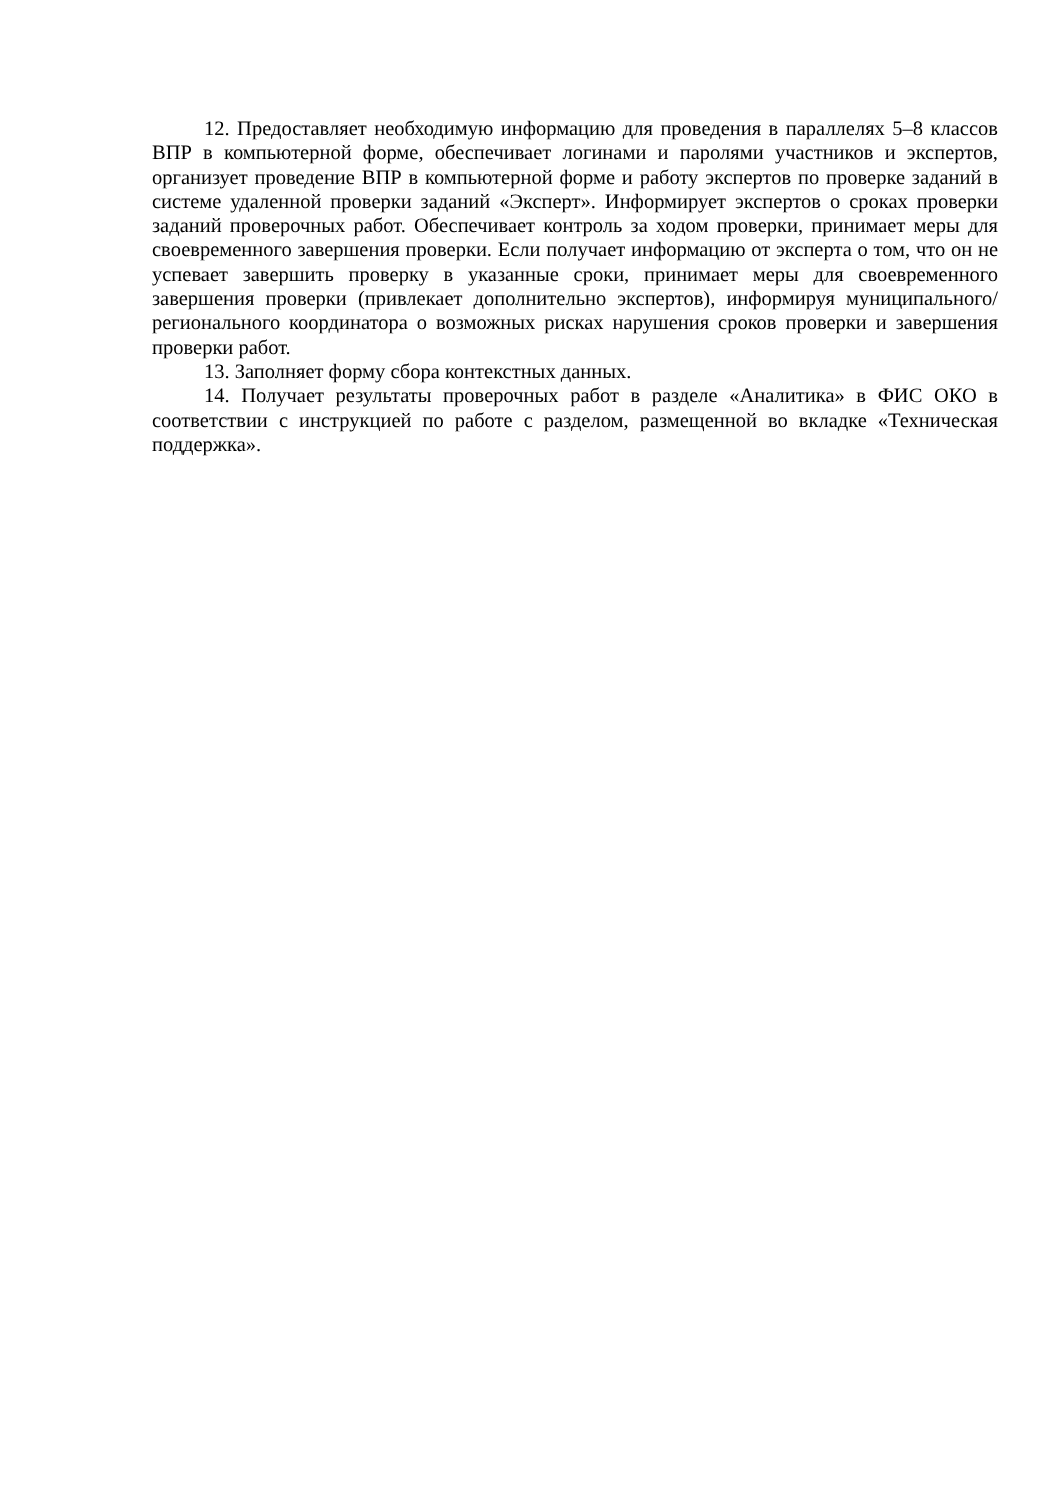12. Предоставляет необходимую информацию для проведения в параллелях 5–8 классов ВПР в компьютерной форме, обеспечивает логинами и паролями участников и экспертов, организует проведение ВПР в компьютерной форме и работу экспертов по проверке заданий в системе удаленной проверки заданий «Эксперт». Информирует экспертов о сроках проверки заданий проверочных работ. Обеспечивает контроль за ходом проверки, принимает меры для своевременного завершения проверки. Если получает информацию от эксперта о том, что он не успевает завершить проверку в указанные сроки, принимает меры для своевременного завершения проверки (привлекает дополнительно экспертов), информируя муниципального/регионального координатора о возможных рисках нарушения сроков проверки и завершения проверки работ.
13. Заполняет форму сбора контекстных данных.
14. Получает результаты проверочных работ в разделе «Аналитика» в ФИС ОКО в соответствии с инструкцией по работе с разделом, размещенной во вкладке «Техническая поддержка».